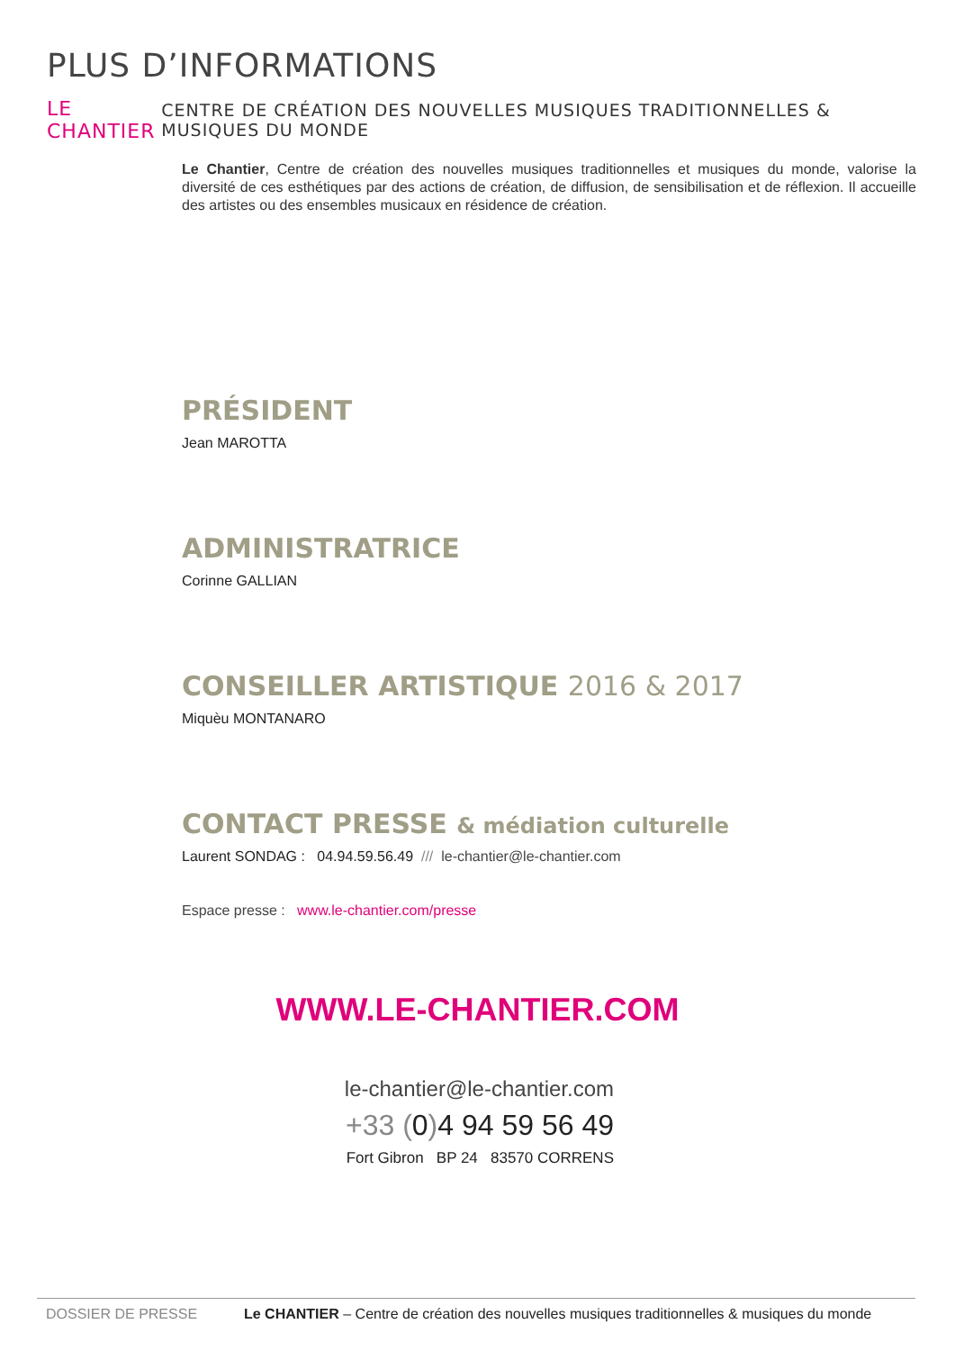PLUS D’INFORMATIONS
LE CHANTIER CENTRE DE CRÉATION DES NOUVELLES MUSIQUES TRADITIONNELLES & MUSIQUES DU MONDE
Le Chantier, Centre de création des nouvelles musiques traditionnelles et musiques du monde, valorise la diversité de ces esthétiques par des actions de création, de diffusion, de sensibilisation et de réflexion. Il accueille des artistes ou des ensembles musicaux en résidence de création.
PRÉSIDENT
Jean MAROTTA
ADMINISTRATRICE
Corinne GALLIAN
CONSEILLER ARTISTIQUE 2016 & 2017
Miquèu MONTANARO
CONTACT PRESSE & médiation culturelle
Laurent SONDAG : 04.94.59.56.49 /// le-chantier@le-chantier.com
Espace presse : www.le-chantier.com/presse
WWW.LE-CHANTIER.COM
le-chantier@le-chantier.com
+33 (0) 4 94 59 56 49
Fort Gibron BP 24 83570 CORRENS
DOSSIER DE PRESSE Le CHANTIER – Centre de création des nouvelles musiques traditionnelles & musiques du monde